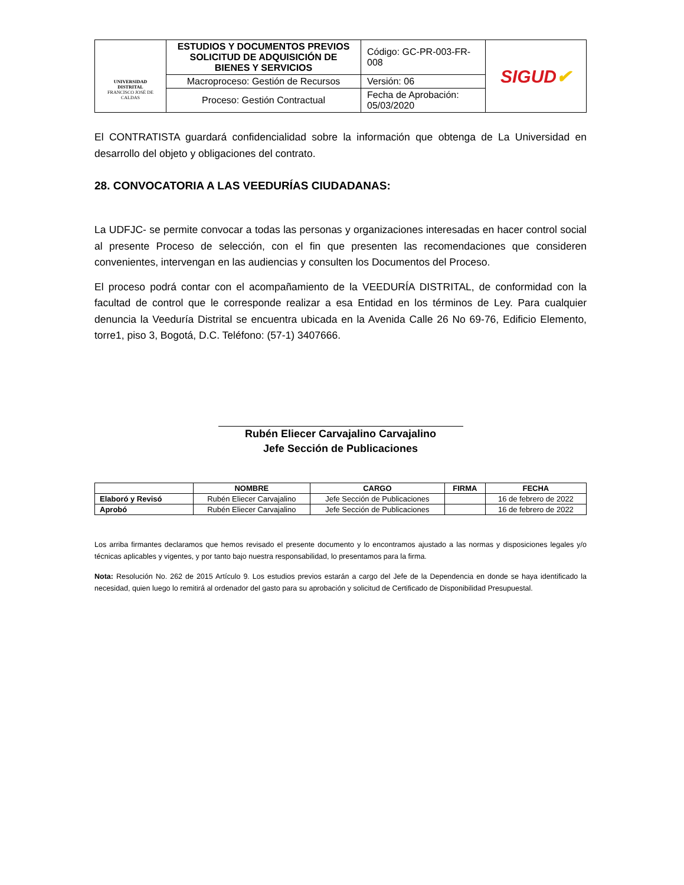| UNIVERSIDAD DISTRITAL FRANCISCO JOSÉ DE CALDAS | ESTUDIOS Y DOCUMENTOS PREVIOS SOLICITUD DE ADQUISICIÓN DE BIENES Y SERVICIOS | Código: GC-PR-003-FR-008 | SIGUD ✔ |
| | Macroproceso: Gestión de Recursos | Versión: 06 | |
| | Proceso: Gestión Contractual | Fecha de Aprobación: 05/03/2020 | |
El CONTRATISTA guardará confidencialidad sobre la información que obtenga de La Universidad en desarrollo del objeto y obligaciones del contrato.
28. CONVOCATORIA A LAS VEEDURÍAS CIUDADANAS:
La UDFJC- se permite convocar a todas las personas y organizaciones interesadas en hacer control social al presente Proceso de selección, con el fin que presenten las recomendaciones que consideren convenientes, intervengan en las audiencias y consulten los Documentos del Proceso.
El proceso podrá contar con el acompañamiento de la VEEDURÍA DISTRITAL, de conformidad con la facultad de control que le corresponde realizar a esa Entidad en los términos de Ley. Para cualquier denuncia la Veeduría Distrital se encuentra ubicada en la Avenida Calle 26 No 69-76, Edificio Elemento, torre1, piso 3, Bogotá, D.C. Teléfono: (57-1) 3407666.
Rubén Eliecer Carvajalino Carvajalino
Jefe Sección de Publicaciones
| | NOMBRE | CARGO | FIRMA | FECHA |
| --- | --- | --- | --- | --- |
| Elaboró y Revisó | Rubén Eliecer Carvajalino | Jefe Sección de Publicaciones | | 16 de febrero de 2022 |
| Aprobó | Rubén Eliecer Carvajalino | Jefe Sección de Publicaciones | | 16 de febrero de 2022 |
Los arriba firmantes declaramos que hemos revisado el presente documento y lo encontramos ajustado a las normas y disposiciones legales y/o técnicas aplicables y vigentes, y por tanto bajo nuestra responsabilidad, lo presentamos para la firma.
Nota: Resolución No. 262 de 2015 Artículo 9. Los estudios previos estarán a cargo del Jefe de la Dependencia en donde se haya identificado la necesidad, quien luego lo remitirá al ordenador del gasto para su aprobación y solicitud de Certificado de Disponibilidad Presupuestal.